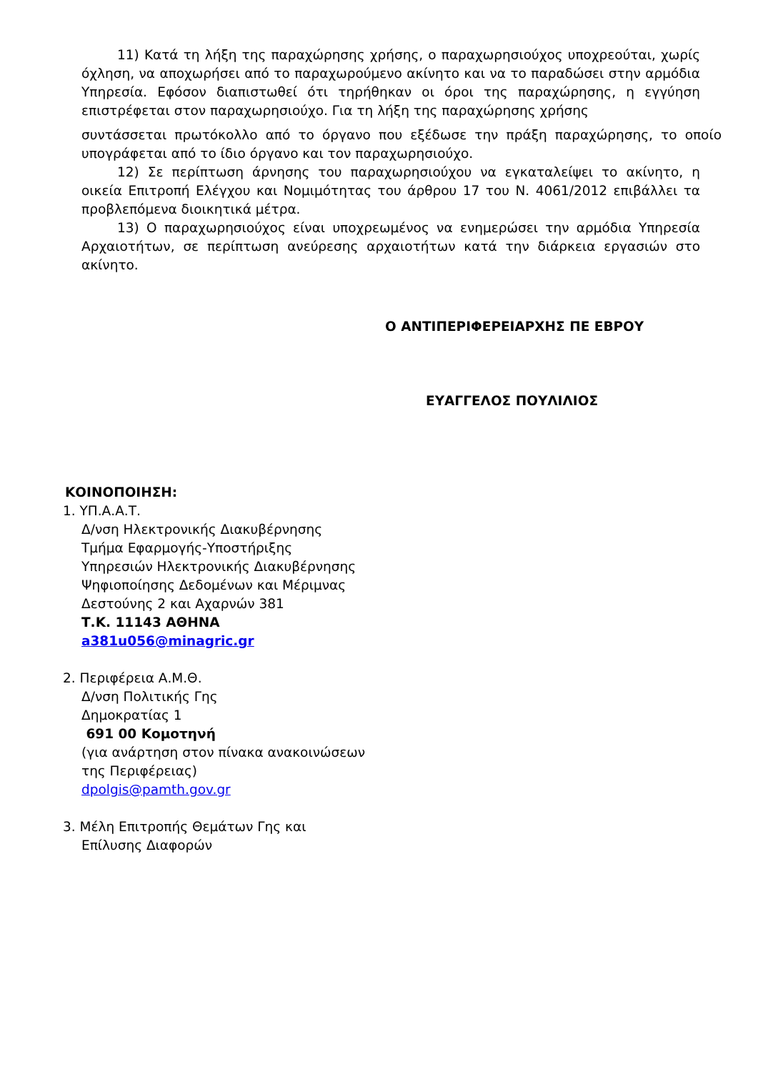11) Κατά τη λήξη της παραχώρησης χρήσης, ο παραχωρησιούχος υποχρεούται, χωρίς όχληση, να αποχωρήσει από το παραχωρούμενο ακίνητο και να το παραδώσει στην αρμόδια Υπηρεσία. Εφόσον διαπιστωθεί ότι τηρήθηκαν οι όροι της παραχώρησης, η εγγύηση επιστρέφεται στον παραχωρησιούχο. Για τη λήξη της παραχώρησης χρήσης
συντάσσεται πρωτόκολλο από το όργανο που εξέδωσε την πράξη παραχώρησης, το οποίο υπογράφεται από το ίδιο όργανο και τον παραχωρησιούχο.
12) Σε περίπτωση άρνησης του παραχωρησιούχου να εγκαταλείψει το ακίνητο, η οικεία Επιτροπή Ελέγχου και Νομιμότητας του άρθρου 17 του Ν. 4061/2012 επιβάλλει τα προβλεπόμενα διοικητικά μέτρα.
13) Ο παραχωρησιούχος είναι υποχρεωμένος να ενημερώσει την αρμόδια Υπηρεσία Αρχαιοτήτων, σε περίπτωση ανεύρεσης αρχαιοτήτων κατά την διάρκεια εργασιών στο ακίνητο.
Ο ΑΝΤΙΠΕΡΙΦΕΡΕΙΑΡΧΗΣ ΠΕ ΕΒΡΟΥ
ΕΥΑΓΓΕΛΟΣ ΠΟΥΛΙΛΙΟΣ
ΚΟΙΝΟΠΟΙΗΣΗ:
1. ΥΠ.Α.Α.Τ.
Δ/νση Ηλεκτρονικής Διακυβέρνησης
Τμήμα Εφαρμογής-Υποστήριξης
Υπηρεσιών Ηλεκτρονικής Διακυβέρνησης
Ψηφιοποίησης Δεδομένων και Μέριμνας
Δεστούνης 2 και Αχαρνών 381
Τ.Κ. 11143 ΑΘΗΝΑ
a381u056@minagric.gr
2. Περιφέρεια Α.Μ.Θ.
Δ/νση Πολιτικής Γης
Δημοκρατίας 1
691 00 Κομοτηνή
(για ανάρτηση στον πίνακα ανακοινώσεων
της Περιφέρειας)
dpolgis@pamth.gov.gr
3. Μέλη Επιτροπής Θεμάτων Γης και
Επίλυσης Διαφορών